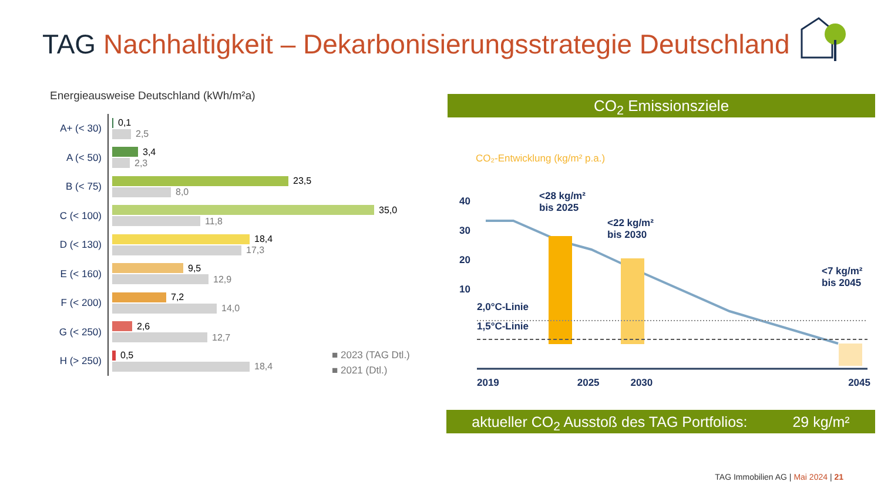TAG Nachhaltigkeit – Dekarbonisierungsstrategie Deutschland
Energieausweise Deutschland (kWh/m²a)
A+ (< 30)
0,1
2,5
A (< 50)
3,4
2,3
B (< 75)
23,5
8,0
C (< 100)
35,0
11,8
D (< 130)
18,4
17,3
E (< 160)
9,5
12,9
F (< 200)
7,2
14,0
G (< 250)
2,6
12,7
H (> 250)
0,5
18,4
■ 2023 (TAG Dtl.)
■ 2021 (Dtl.)
CO<sub>2</sub> Emissionsziele
CO₂-Entwicklung (kg/m² p.a.)
40
30
20
10
<28 kg/m²
bis 2025
<22 kg/m²
bis 2030
<7 kg/m²
bis 2045
2,0°C-Linie
1,5°C-Linie
2019 2025 2030 2045
aktueller CO<sub>2</sub> Ausstoß des TAG Portfolios: 29 kg/m²
TAG Immobilien AG | Mai 2024 | 21